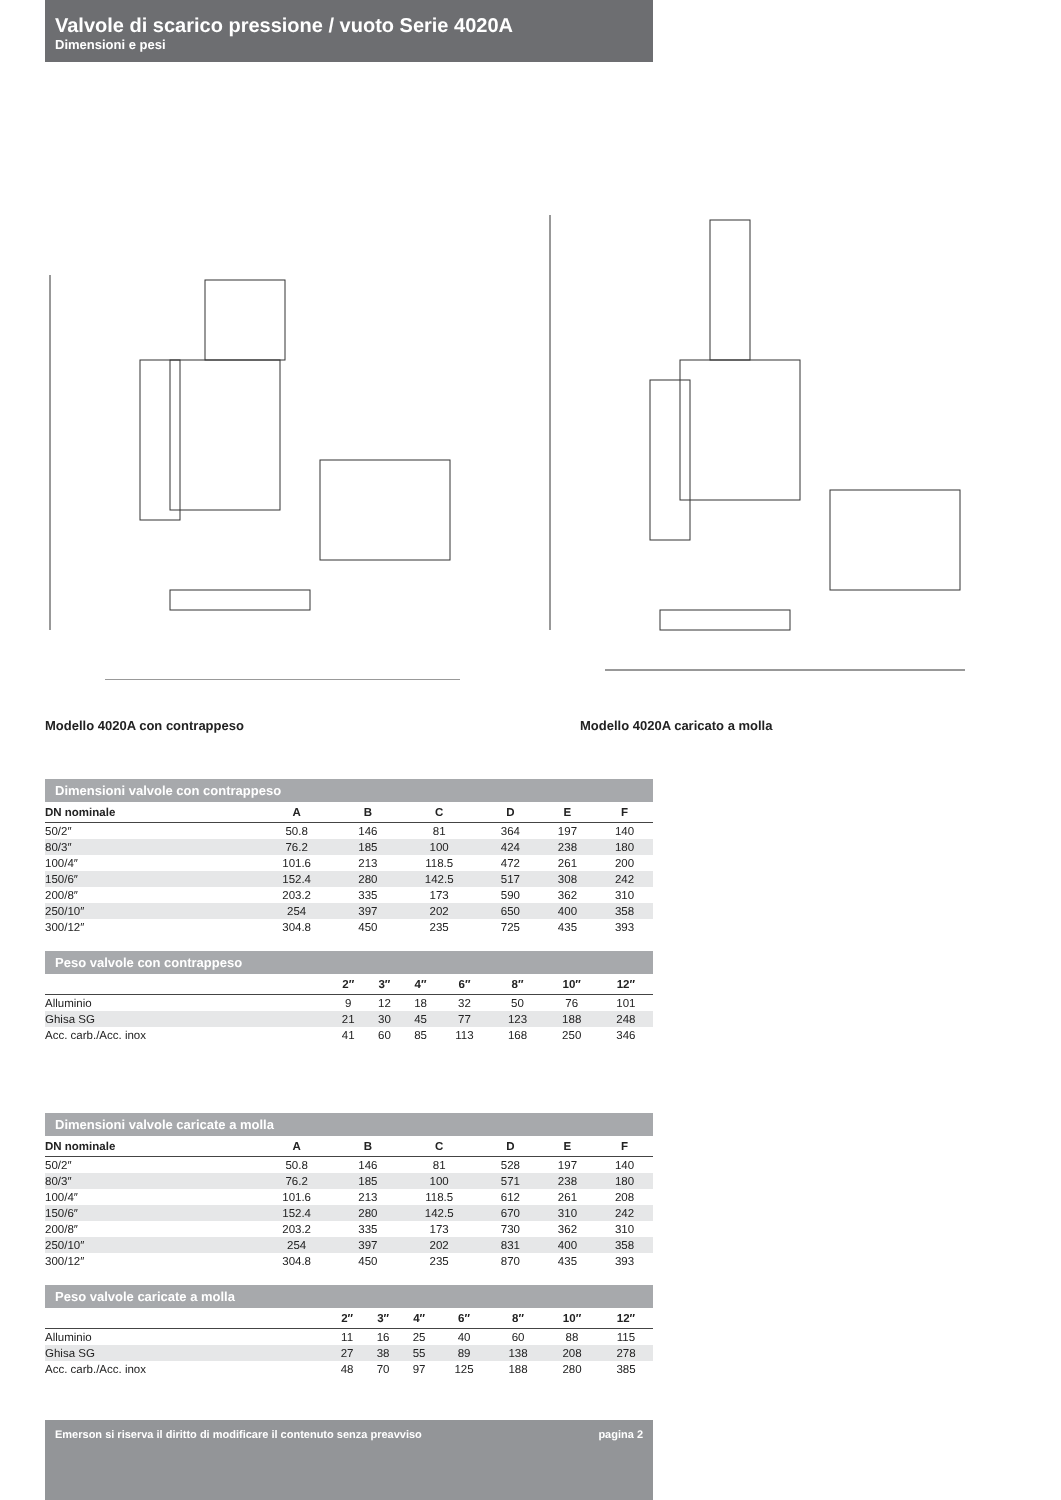Valvole di scarico pressione / vuoto Serie 4020A
Dimensioni e pesi
Modello 4020A con contrappeso Modello 4020A caricato a molla
Dimensioni valvole con contrappeso
| DN nominale | A | B | C | D | E | F |
| --- | --- | --- | --- | --- | --- | --- |
| 50/2″ | 50.8 | 146 | 81 | 364 | 197 | 140 |
| 80/3″ | 76.2 | 185 | 100 | 424 | 238 | 180 |
| 100/4″ | 101.6 | 213 | 118.5 | 472 | 261 | 200 |
| 150/6″ | 152.4 | 280 | 142.5 | 517 | 308 | 242 |
| 200/8″ | 203.2 | 335 | 173 | 590 | 362 | 310 |
| 250/10″ | 254 | 397 | 202 | 650 | 400 | 358 |
| 300/12″ | 304.8 | 450 | 235 | 725 | 435 | 393 |
Peso valvole con contrappeso
| | 2″ | 3″ | 4″ | 6″ | 8″ | 10″ | 12″ | |
| --- | --- | --- | --- | --- | --- | --- | --- | --- |
| Alluminio | 9 | 12 | 18 | 32 | 50 | 76 | 101 | |
| Ghisa SG | 21 | 30 | 45 | 77 | 123 | 188 | 248 | |
| Acc. carb./Acc. inox | 41 | 60 | 85 | 113 | 168 | 250 | 346 | |
Dimensioni valvole caricate a molla
| DN nominale | A | B | C | D | E | F |
| --- | --- | --- | --- | --- | --- | --- |
| 50/2″ | 50.8 | 146 | 81 | 528 | 197 | 140 |
| 80/3″ | 76.2 | 185 | 100 | 571 | 238 | 180 |
| 100/4″ | 101.6 | 213 | 118.5 | 612 | 261 | 208 |
| 150/6″ | 152.4 | 280 | 142.5 | 670 | 310 | 242 |
| 200/8″ | 203.2 | 335 | 173 | 730 | 362 | 310 |
| 250/10″ | 254 | 397 | 202 | 831 | 400 | 358 |
| 300/12″ | 304.8 | 450 | 235 | 870 | 435 | 393 |
Peso valvole caricate a molla
| | 2″ | 3″ | 4″ | 6″ | 8″ | 10″ | 12″ | |
| --- | --- | --- | --- | --- | --- | --- | --- | --- |
| Alluminio | 11 | 16 | 25 | 40 | 60 | 88 | 115 | |
| Ghisa SG | 27 | 38 | 55 | 89 | 138 | 208 | 278 | |
| Acc. carb./Acc. inox | 48 | 70 | 97 | 125 | 188 | 280 | 385 | |
Emerson si riserva il diritto di modificare il contenuto senza preavviso pagina 2